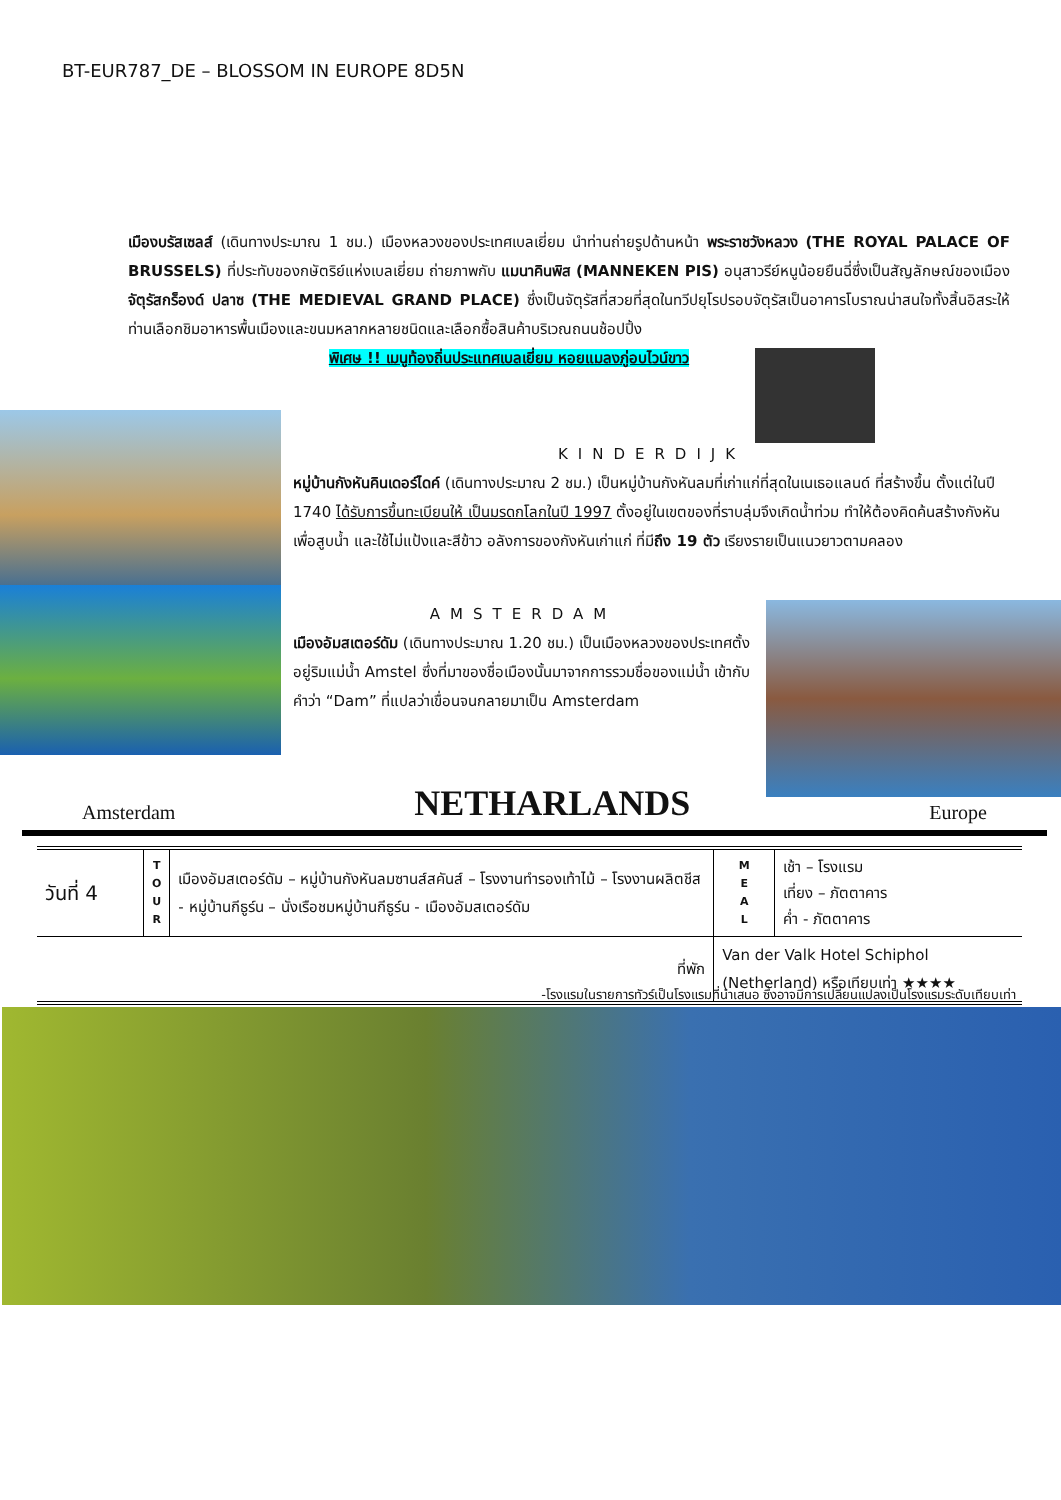BT-EUR787_DE – BLOSSOM IN EUROPE 8D5N
เมืองบรัสเซลส์ (เดินทางประมาณ 1 ชม.) เมืองหลวงของประเทศเบลเยี่ยม นำท่านถ่ายรูปด้านหน้า พระราชวังหลวง (THE ROYAL PALACE OF BRUSSELS) ที่ประทับของกษัตริย์แห่งเบลเยี่ยม ถ่ายภาพกับ แมนาคินพิส (MANNEKEN PIS) อนุสาวรีย์หนูน้อยยืนฉี่ซึ่งเป็นสัญลักษณ์ของเมือง จัตุรัสกร็องด์ ปลาซ (THE MEDIEVAL GRAND PLACE) ซึ่งเป็นจัตุรัสที่สวยที่สุดในทวีปยุโรปรอบจัตุรัสเป็นอาคารโบราณน่าสนใจทั้งสิ้นอิสระให้ท่านเลือกชิมอาหารพื้นเมืองและขนมหลากหลายชนิดและเลือกซื้อสินค้าบริเวณถนนช้อปปิ้ง
พิเศษ !! เมนูท้องถิ่นประแทศเบลเยี่ยม หอยแมลงภู่อบไวน์ขาว
KINDERDIJK
หมู่บ้านกังหันคินเดอร์ไดค์ (เดินทางประมาณ 2 ชม.) เป็นหมู่บ้านกังหันลมที่เก่าแก่ที่สุดในเนเธอแลนด์ ที่สร้างขึ้น ตั้งแต่ในปี 1740 ได้รับการขึ้นทะเบียนให้ เป็นมรดกโลกในปี 1997 ตั้งอยู่ในเขตของที่ราบลุ่มจึงเกิดน้ำท่วม ทำให้ต้องคิดค้นสร้างกังหันเพื่อสูบน้ำ และใช้ไม่แป้งและสีข้าว อลังการของกังหันเก่าแก่ ที่มีถึง 19 ตัว เรียงรายเป็นแนวยาวตามคลอง
AMSTERDAM
เมืองอัมสเตอร์ดัม (เดินทางประมาณ 1.20 ชม.) เป็นเมืองหลวงของประเทศตั้งอยู่ริมแม่น้ำ Amstel ซึ่งที่มาของชื่อเมืองนั้นมาจากการรวมชื่อของแม่น้ำ เข้ากับคำว่า “Dam” ที่แปลว่าเขื่อนจนกลายมาเป็น Amsterdam
Amsterdam NETHARLANDS Europe
| วันที่ 4 | T O U R | เมืองอัมสเตอร์ดัม – หมู่บ้านกังหันลมซานส์สคันส์ – โรงงานทำรองเท้าไม้ – โรงงานผลิตชีส - หมู่บ้านกีธูร์น – นั่งเรือชมหมู่บ้านกีธูร์น - เมืองอัมสเตอร์ดัม | M E A L | เช้า – โรงแรม เที่ยง – ภัตตาคาร ค่ำ - ภัตตาคาร |
| ที่พัก | | | Van der Valk Hotel Schiphol (Netherland) หรือเทียบเท่า ★★★★ | |
-โรงแรมในรายการทัวร์เป็นโรงแรมที่นำเสนอ ซึ่งอาจมีการเปลี่ยนแปลงเป็นโรงแรมระดับเทียบเท่า